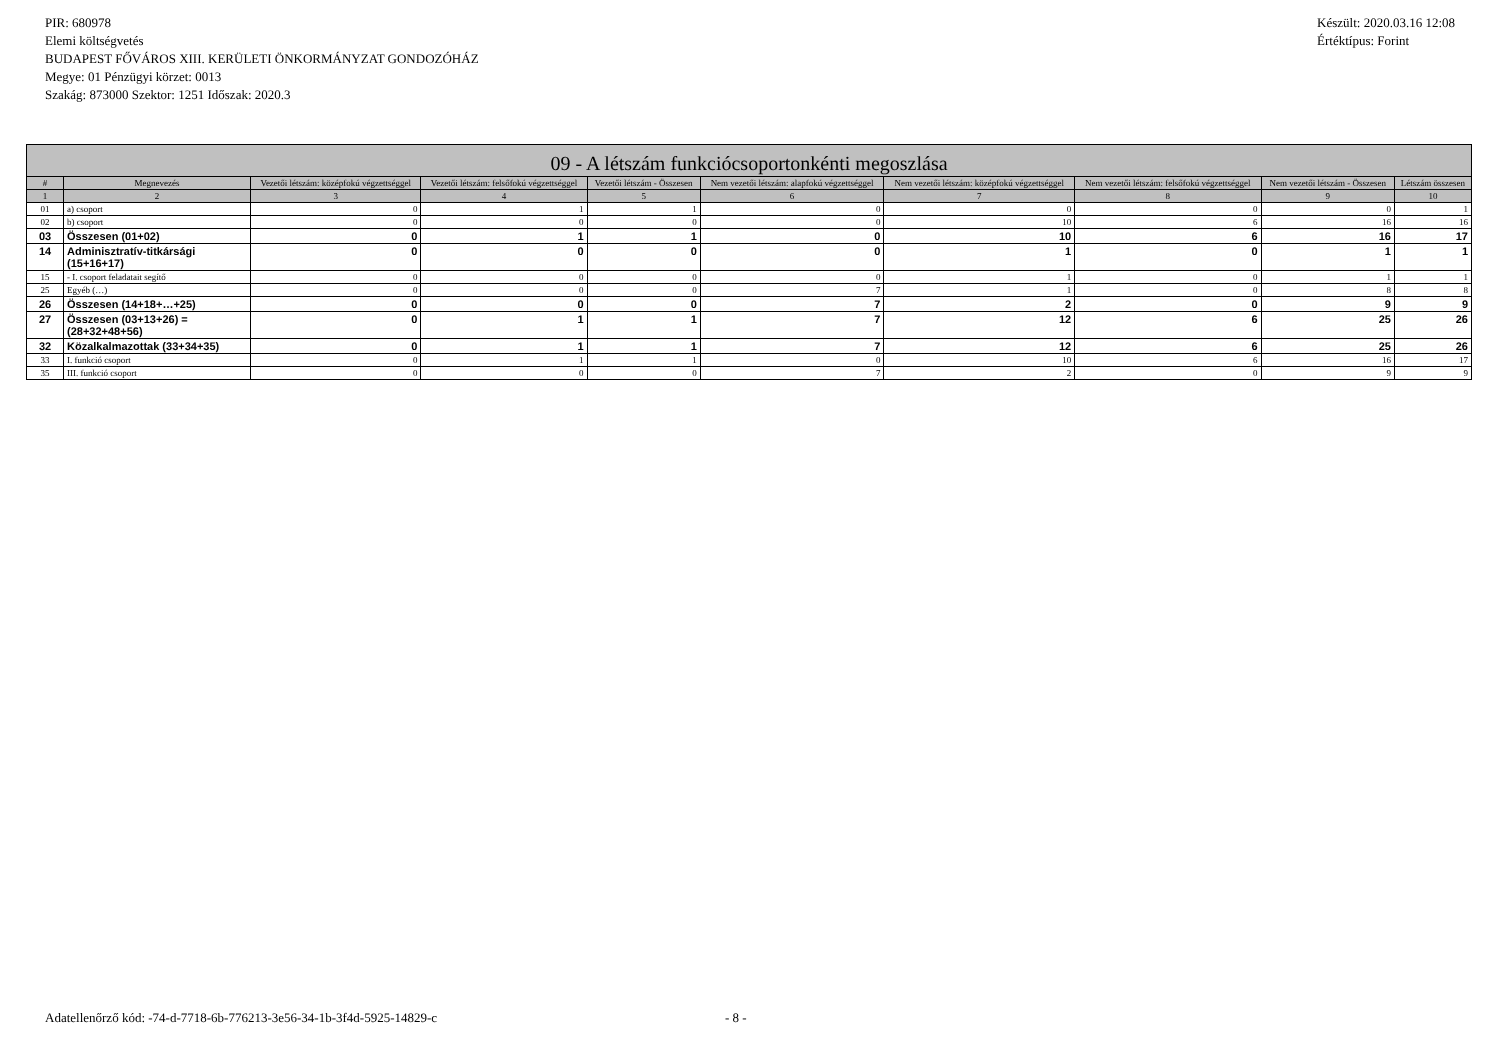PIR: 680978
Elemi költségvetés
BUDAPEST FŐVÁROS XIII. KERÜLETI ÖNKORMÁNYZAT GONDOZÓHÁZ
Megye: 01 Pénzügyi körzet: 0013
Szakág: 873000 Szektor: 1251 Időszak: 2020.3
Készült: 2020.03.16 12:08
Értéktípus: Forint
| 09 - A létszám funkciócsoportonkénti megoszlása | | | | | | | | | |
| --- | --- | --- | --- | --- | --- | --- | --- | --- | --- |
| # | Megnevezés | Vezetői létszám: középfokú végzettséggel | Vezetői létszám: felsőfokú végzettséggel | Vezetői létszám - Összesen | Nem vezetői létszám: alapfokú végzettséggel | Nem vezetői létszám: középfokú végzettséggel | Nem vezetői létszám: felsőfokú végzettséggel | Nem vezetői létszám - Összesen | Létszám összesen |
| 1 | 2 | 3 | 4 | 5 | 6 | 7 | 8 | 9 | 10 |
| 01 | a) csoport | 0 | 1 | 1 | 0 | 0 | 0 | 0 | 1 |
| 02 | b) csoport | 0 | 0 | 0 | 0 | 10 | 6 | 16 | 16 |
| 03 | Összesen (01+02) | 0 | 1 | 1 | 0 | 10 | 6 | 16 | 17 |
| 14 | Adminisztratív-titkársági (15+16+17) | 0 | 0 | 0 | 0 | 1 | 0 | 1 | 1 |
| 15 | - I. csoport feladatait segítő | 0 | 0 | 0 | 0 | 1 | 0 | 1 | 1 |
| 25 | Egyéb (…) | 0 | 0 | 0 | 7 | 1 | 0 | 8 | 8 |
| 26 | Összesen (14+18+…+25) | 0 | 0 | 0 | 7 | 2 | 0 | 9 | 9 |
| 27 | Összesen (03+13+26) = (28+32+48+56) | 0 | 1 | 1 | 7 | 12 | 6 | 25 | 26 |
| 32 | Közalkalmazottak (33+34+35) | 0 | 1 | 1 | 7 | 12 | 6 | 25 | 26 |
| 33 | I. funkció csoport | 0 | 1 | 1 | 0 | 10 | 6 | 16 | 17 |
| 35 | III. funkció csoport | 0 | 0 | 0 | 7 | 2 | 0 | 9 | 9 |
Adatellenőrző kód: -74-d-7718-6b-776213-3e56-34-1b-3f4d-5925-14829-c - 8 -